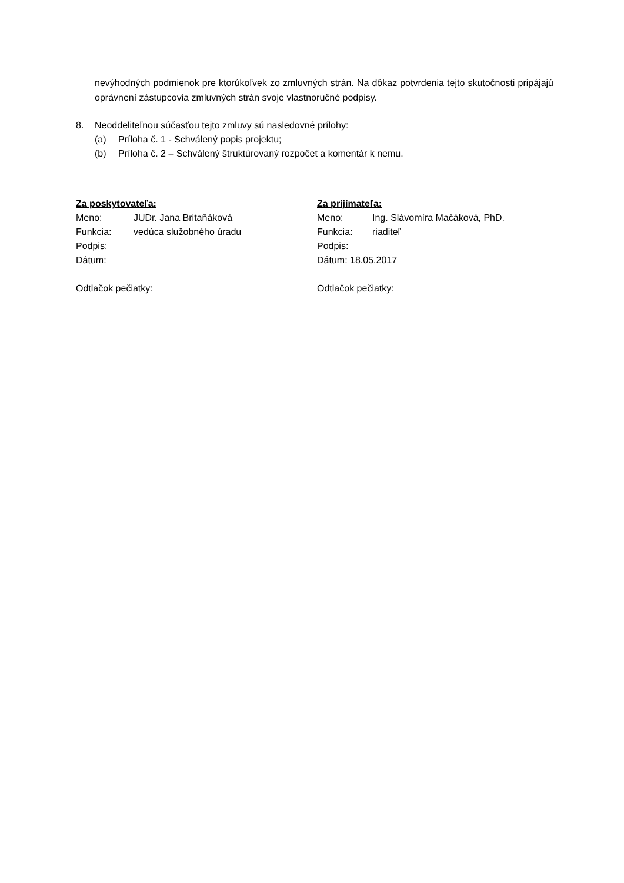nevýhodných podmienok pre ktorúkoľvek zo zmluvných strán. Na dôkaz potvrdenia tejto skutočnosti pripájajú oprávnení zástupcovia zmluvných strán svoje vlastnoručné podpisy.
8. Neoddeliteľnou súčasťou tejto zmluvy sú nasledovné prílohy:
(a) Príloha č. 1 - Schválený popis projektu;
(b) Príloha č. 2 – Schválený štruktúrovaný rozpočet a komentár k nemu.
Za poskytovateľa:
Meno: JUDr. Jana Britaňáková
Funkcia: vedúca služobného úradu
Podpis:
Dátum:
Odtlačok pečiatky:
Za prijímateľa:
Meno: Ing. Slávomíra Mačáková, PhD.
Funkcia: riaditeľ
Podpis:
Dátum: 18.05.2017
Odtlačok pečiatky: